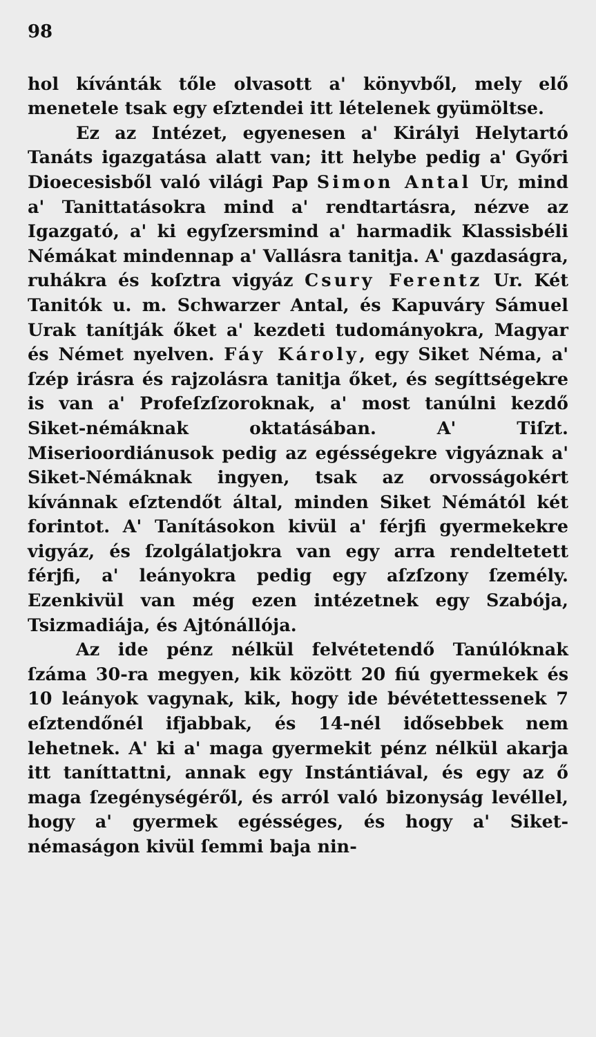98
hol kívánták tőle olvasott a' könyvből, mely elő menetele tsak egy eſztendei itt létele­nek gyü­möltse.
Ez az Intézet, egyenesen a' Királyi Helytar­tó Tanáts igazgatása alatt van; itt helybe pedig a' Győri Dioecesisből való világi Pap Simon An­tal Ur, mind a' Tanittatásokra mind a' rendtar­tásra, nézve az Igazgató, a' ki egyſzersmind a' har­madik Klassisbéli Némákat mindennap a' Vallás­ra tanitja. A' gazdaságra, ruhákra és koſztra vi­gyáz Csury Ferentz Ur. Két Tanitók u. m. Schwarzer Antal, és Kapuváry Sámuel Urak tanít­ják őket a' kezdeti tudományokra, Magyar és Né­met nyelven. Fáy Károly, egy Siket Néma, a' ſzép irásra és rajzolásra tanitja őket, és segít­tségekre is van a' Profeſzſzoroknak, a' most tanúl­ni kezdő Siket-némáknak oktatásában. A' Tiſzt. Miserioordiánusok pedig az egésségekre vigyáznak a' Siket-Némáknak ingyen, tsak az orvosságokért kívánnak eſztendőt által, minden Siket Némától két forintot. A' Tanításokon kivül a' férjfi gyer­mekekre vigyáz, és ſzolgálatjokra van egy arra rendeltetett férjfi, a' leányokra pedig egy aſzſzony ſzemély. Ezenkivül van még ezen intézetnek egy Szabója, Tsizmadiája, és Ajtónállója.
Az ide pénz nélkül felvétetendő Tanúlóknak ſzáma 30-ra megyen, kik között 20 fiú gyermekek és 10 leányok vagynak, kik, hogy ide bévétettes­senek 7 eſztendőnél ifjabbak, és 14-nél idősebbek nem lehetnek. A' ki a' maga gyermekit pénz nélkül akarja itt taníttattni, annak egy Instántiá­val, és egy az ő maga ſzegénységéről, és arról va­ló bizonyság levéllel, hogy a' gyermek egésséges, és hogy a' Siket-némaságon kivül ſemmi baja nin-